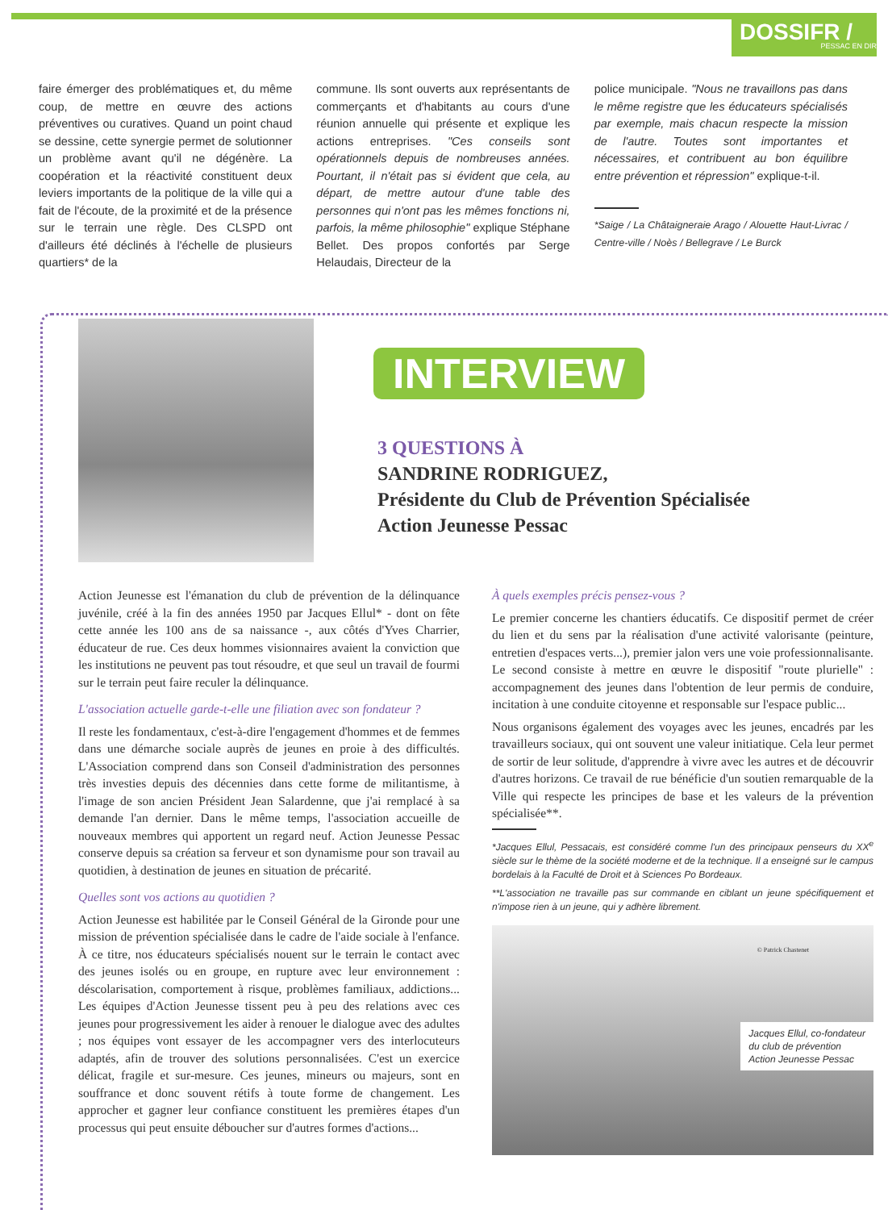DOSSIFR /
PESSAC EN DIR
faire émerger des problématiques et, du même coup, de mettre en œuvre des actions préventives ou curatives. Quand un point chaud se dessine, cette synergie permet de solutionner un problème avant qu'il ne dégénère. La coopération et la réactivité constituent deux leviers importants de la politique de la ville qui a fait de l'écoute, de la proximité et de la présence sur le terrain une règle. Des CLSPD ont d'ailleurs été déclinés à l'échelle de plusieurs quartiers* de la
commune. Ils sont ouverts aux représentants de commerçants et d'habitants au cours d'une réunion annuelle qui présente et explique les actions entreprises. "Ces conseils sont opérationnels depuis de nombreuses années. Pourtant, il n'était pas si évident que cela, au départ, de mettre autour d'une table des personnes qui n'ont pas les mêmes fonctions ni, parfois, la même philosophie" explique Stéphane Bellet. Des propos confortés par Serge Helaudais, Directeur de la
police municipale. "Nous ne travaillons pas dans le même registre que les éducateurs spécialisés par exemple, mais chacun respecte la mission de l'autre. Toutes sont importantes et nécessaires, et contribuent au bon équilibre entre prévention et répression" explique-t-il.
*Saige / La Châtaigneraie Arago / Alouette Haut-Livrac / Centre-ville / Noès / Bellegrave / Le Burck
INTERVIEW
3 QUESTIONS À
SANDRINE RODRIGUEZ,
Présidente du Club de Prévention Spécialisée
Action Jeunesse Pessac
Action Jeunesse est l'émanation du club de prévention de la délinquance juvénile, créé à la fin des années 1950 par Jacques Ellul* - dont on fête cette année les 100 ans de sa naissance -, aux côtés d'Yves Charrier, éducateur de rue. Ces deux hommes visionnaires avaient la conviction que les institutions ne peuvent pas tout résoudre, et que seul un travail de fourmi sur le terrain peut faire reculer la délinquance.
L'association actuelle garde-t-elle une filiation avec son fondateur ?
Il reste les fondamentaux, c'est-à-dire l'engagement d'hommes et de femmes dans une démarche sociale auprès de jeunes en proie à des difficultés. L'Association comprend dans son Conseil d'administration des personnes très investies depuis des décennies dans cette forme de militantisme, à l'image de son ancien Président Jean Salardenne, que j'ai remplacé à sa demande l'an dernier. Dans le même temps, l'association accueille de nouveaux membres qui apportent un regard neuf. Action Jeunesse Pessac conserve depuis sa création sa ferveur et son dynamisme pour son travail au quotidien, à destination de jeunes en situation de précarité.
Quelles sont vos actions au quotidien ?
Action Jeunesse est habilitée par le Conseil Général de la Gironde pour une mission de prévention spécialisée dans le cadre de l'aide sociale à l'enfance. À ce titre, nos éducateurs spécialisés nouent sur le terrain le contact avec des jeunes isolés ou en groupe, en rupture avec leur environnement : déscolarisation, comportement à risque, problèmes familiaux, addictions... Les équipes d'Action Jeunesse tissent peu à peu des relations avec ces jeunes pour progressivement les aider à renouer le dialogue avec des adultes ; nos équipes vont essayer de les accompagner vers des interlocuteurs adaptés, afin de trouver des solutions personnalisées. C'est un exercice délicat, fragile et sur-mesure. Ces jeunes, mineurs ou majeurs, sont en souffrance et donc souvent rétifs à toute forme de changement. Les approcher et gagner leur confiance constituent les premières étapes d'un processus qui peut ensuite déboucher sur d'autres formes d'actions...
À quels exemples précis pensez-vous ?
Le premier concerne les chantiers éducatifs. Ce dispositif permet de créer du lien et du sens par la réalisation d'une activité valorisante (peinture, entretien d'espaces verts...), premier jalon vers une voie professionnalisante. Le second consiste à mettre en œuvre le dispositif "route plurielle" : accompagnement des jeunes dans l'obtention de leur permis de conduire, incitation à une conduite citoyenne et responsable sur l'espace public...
Nous organisons également des voyages avec les jeunes, encadrés par les travailleurs sociaux, qui ont souvent une valeur initiatique. Cela leur permet de sortir de leur solitude, d'apprendre à vivre avec les autres et de découvrir d'autres horizons. Ce travail de rue bénéficie d'un soutien remarquable de la Ville qui respecte les principes de base et les valeurs de la prévention spécialisée**.
*Jacques Ellul, Pessacais, est considéré comme l'un des principaux penseurs du XX<sup>e</sup> siècle sur le thème de la société moderne et de la technique. Il a enseigné sur le campus bordelais à la Faculté de Droit et à Sciences Po Bordeaux.
**L'association ne travaille pas sur commande en ciblant un jeune spécifiquement et n'impose rien à un jeune, qui y adhère librement.
© Patrick Chastenet
Jacques Ellul, co-fondateur
du club de prévention
Action Jeunesse Pessac